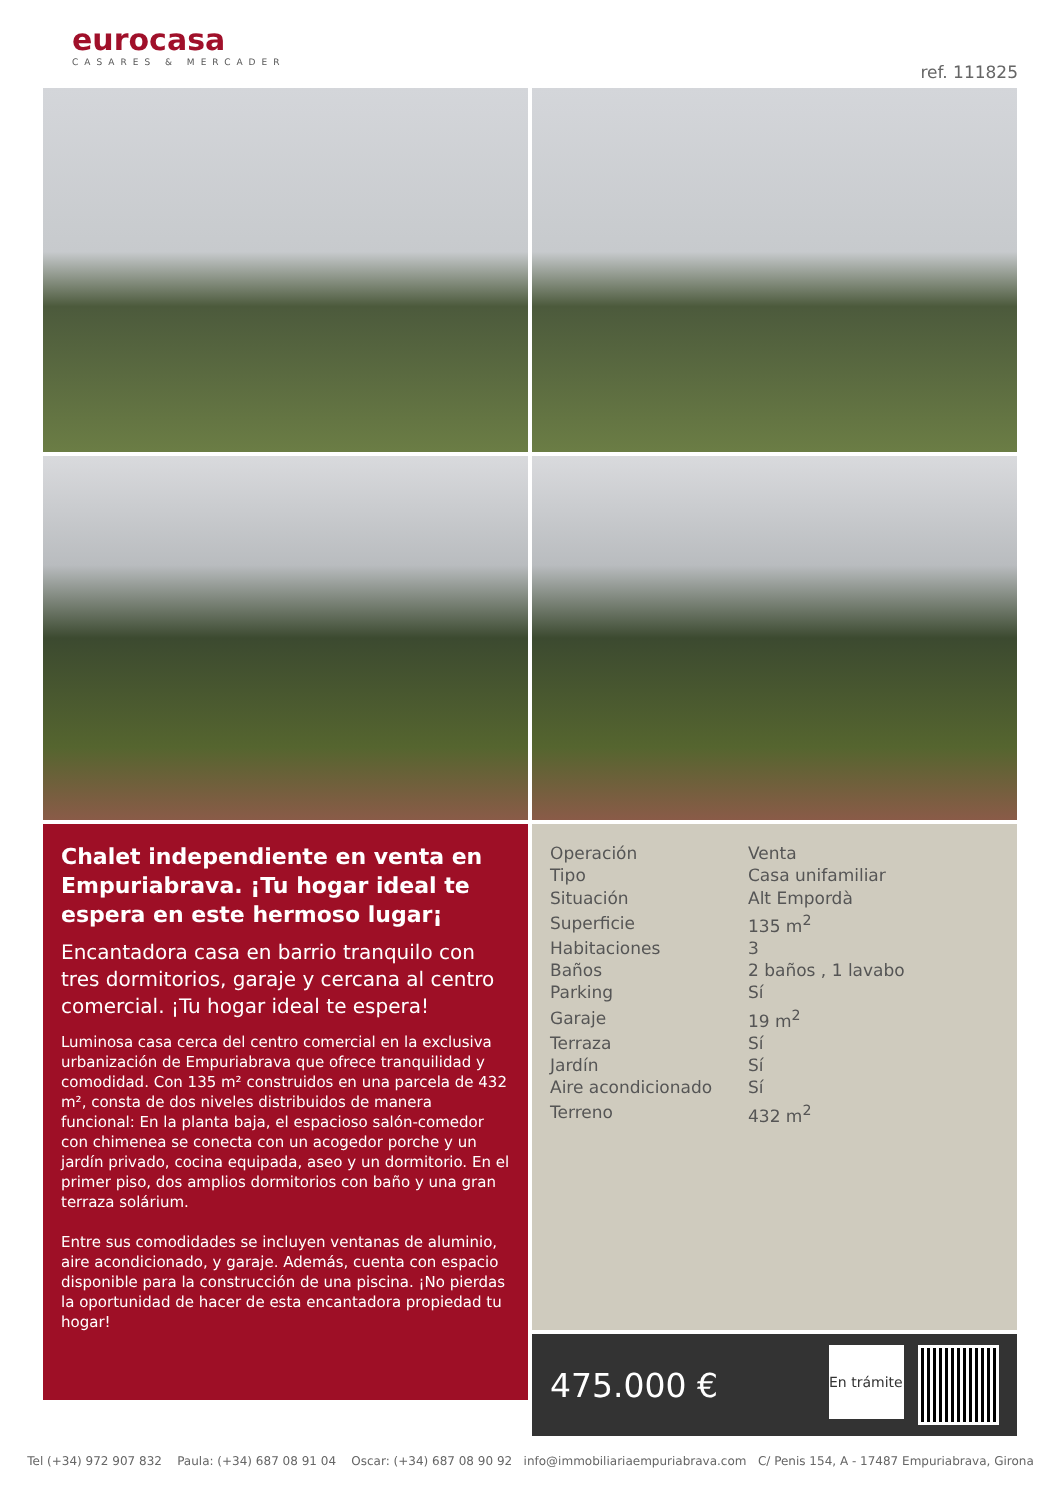eurocasa
CASARES & MERCADER
ref. 111825
Chalet independiente en venta en Empuriabrava. ¡Tu hogar ideal te espera en este hermoso lugar¡
Encantadora casa en barrio tranquilo con tres dormitorios, garaje y cercana al centro comercial. ¡Tu hogar ideal te espera!
Luminosa casa cerca del centro comercial en la exclusiva urbanización de Empuriabrava que ofrece tranquilidad y comodidad. Con 135 m² construidos en una parcela de 432 m², consta de dos niveles distribuidos de manera funcional: En la planta baja, el espacioso salón-comedor con chimenea se conecta con un acogedor porche y un jardín privado, cocina equipada, aseo y un dormitorio. En el primer piso, dos amplios dormitorios con baño y una gran terraza solárium.
Entre sus comodidades se incluyen ventanas de aluminio, aire acondicionado, y garaje. Además, cuenta con espacio disponible para la construcción de una piscina. ¡No pierdas la oportunidad de hacer de esta encantadora propiedad tu hogar!
| Operación | Venta |
| Tipo | Casa unifamiliar |
| Situación | Alt Empordà |
| Superficie | 135 m<sup>2</sup> |
| Habitaciones | 3 |
| Baños | 2 baños , 1 lavabo |
| Parking | Sí |
| Garaje | 19 m<sup>2</sup> |
| Terraza | Sí |
| Jardín | Sí |
| Aire acondicionado | Sí |
| Terreno | 432 m<sup>2</sup> |
475.000 €
En trámite
Tel (+34) 972 907 832 Paula: (+34) 687 08 91 04 Oscar: (+34) 687 08 90 92 info@immobiliariaempuriabrava.com C/ Penis 154, A - 17487 Empuriabrava, Girona